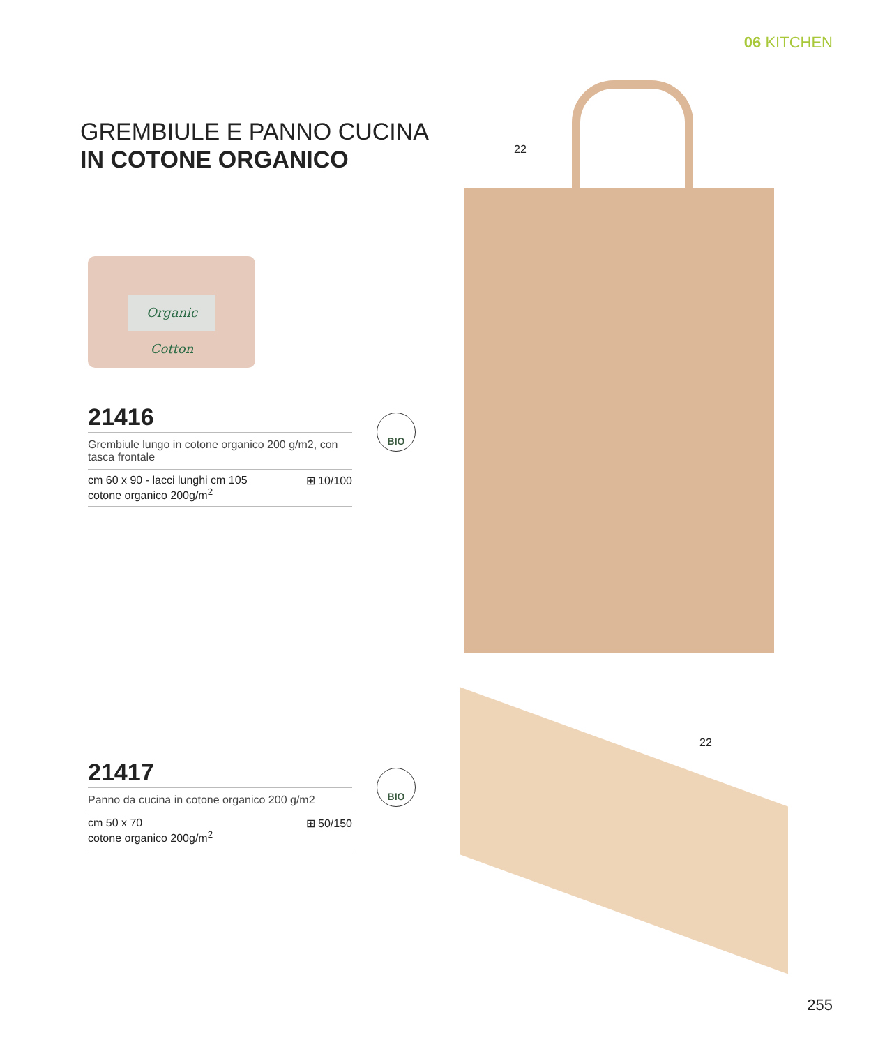06 KITCHEN
GREMBIULE E PANNO CUCINA
IN COTONE ORGANICO
Organic Cotton
22
21416
Grembiule lungo in cotone organico 200 g/m2, con tasca frontale
cm 60 x 90 - lacci lunghi cm 105
cotone organico 200g/m<sup>2</sup> ⊞ 10/100
BIO
22
21417
Panno da cucina in cotone organico 200 g/m2
cm 50 x 70
cotone organico 200g/m<sup>2</sup> ⊞ 50/150
BIO
255